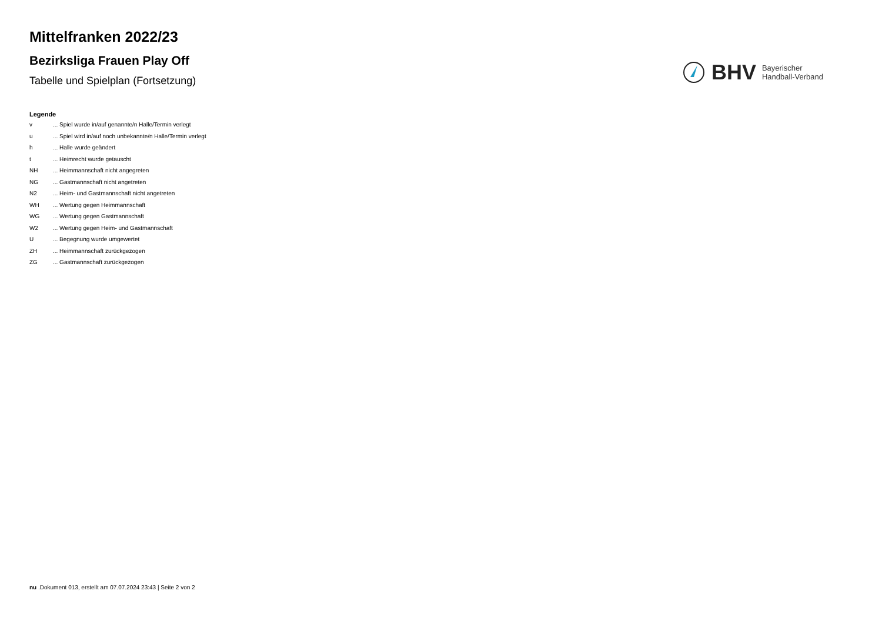Mittelfranken 2022/23
Bezirksliga Frauen Play Off
Tabelle und Spielplan (Fortsetzung)
BHV
Bayerischer
Handball-Verband
Legende
| v | ... Spiel wurde in/auf genannte/n Halle/Termin verlegt |
| u | ... Spiel wird in/auf noch unbekannte/n Halle/Termin verlegt |
| h | ... Halle wurde geändert |
| t | ... Heimrecht wurde getauscht |
| NH | ... Heimmannschaft nicht angegreten |
| NG | ... Gastmannschaft nicht angetreten |
| N2 | ... Heim- und Gastmannschaft nicht angetreten |
| WH | ... Wertung gegen Heimmannschaft |
| WG | ... Wertung gegen Gastmannschaft |
| W2 | ... Wertung gegen Heim- und Gastmannschaft |
| U | ... Begegnung wurde umgewertet |
| ZH | ... Heimmannschaft zurückgezogen |
| ZG | ... Gastmannschaft zurückgezogen |
nu .Dokument 013, erstellt am 07.07.2024 23:43 | Seite 2 von 2